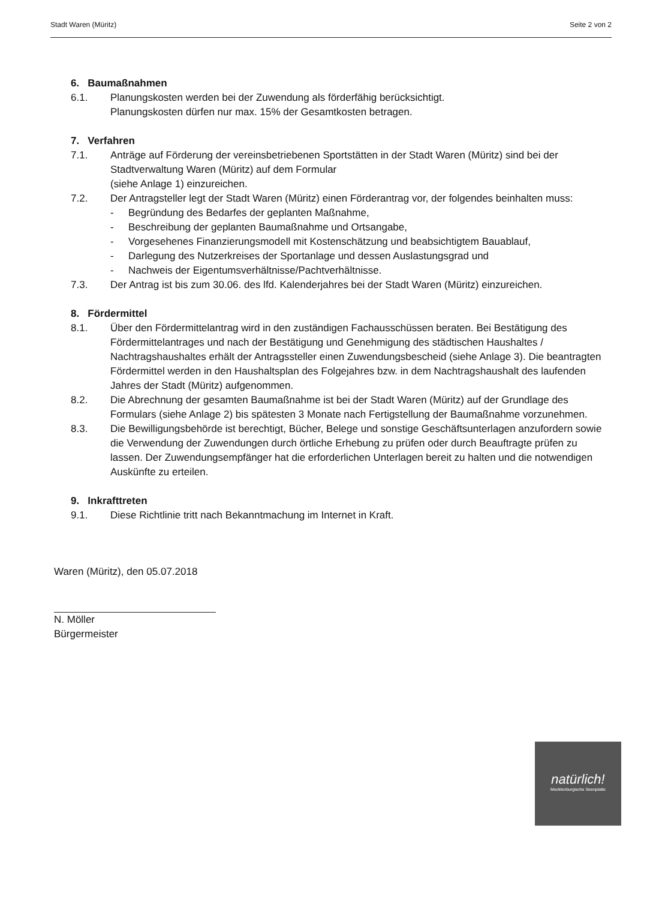Stadt Waren (Müritz) Seite 2 von 2
6. Baumaßnahmen
6.1. Planungskosten werden bei der Zuwendung als förderfähig berücksichtigt.
Planungskosten dürfen nur max. 15% der Gesamtkosten betragen.
7. Verfahren
7.1. Anträge auf Förderung der vereinsbetriebenen Sportstätten in der Stadt Waren (Müritz) sind bei der Stadtverwaltung Waren (Müritz) auf dem Formular
(siehe Anlage 1) einzureichen.
7.2. Der Antragsteller legt der Stadt Waren (Müritz) einen Förderantrag vor, der folgendes beinhalten muss:
- Begründung des Bedarfes der geplanten Maßnahme,
- Beschreibung der geplanten Baumaßnahme und Ortsangabe,
- Vorgesehenes Finanzierungsmodell mit Kostenschätzung und beabsichtigtem Bauablauf,
- Darlegung des Nutzerkreises der Sportanlage und dessen Auslastungsgrad und
- Nachweis der Eigentumsverhältnisse/Pachtverhältnisse.
7.3. Der Antrag ist bis zum 30.06. des lfd. Kalenderjahres bei der Stadt Waren (Müritz) einzureichen.
8. Fördermittel
8.1. Über den Fördermittelantrag wird in den zuständigen Fachausschüssen beraten. Bei Bestätigung des Fördermittelantrages und nach der Bestätigung und Genehmigung des städtischen Haushaltes / Nachtragshaushaltes erhält der Antragssteller einen Zuwendungsbescheid (siehe Anlage 3). Die beantragten Fördermittel werden in den Haushaltsplan des Folgejahres bzw. in dem Nachtragshaushalt des laufenden Jahres der Stadt (Müritz) aufgenommen.
8.2. Die Abrechnung der gesamten Baumaßnahme ist bei der Stadt Waren (Müritz) auf der Grundlage des Formulars (siehe Anlage 2) bis spätesten 3 Monate nach Fertigstellung der Baumaßnahme vorzunehmen.
8.3. Die Bewilligungsbehörde ist berechtigt, Bücher, Belege und sonstige Geschäftsunterlagen anzufordern sowie die Verwendung der Zuwendungen durch örtliche Erhebung zu prüfen oder durch Beauftragte prüfen zu lassen. Der Zuwendungsempfänger hat die erforderlichen Unterlagen bereit zu halten und die notwendigen Auskünfte zu erteilen.
9. Inkrafttreten
9.1. Diese Richtlinie tritt nach Bekanntmachung im Internet in Kraft.
Waren (Müritz), den 05.07.2018
N. Möller
Bürgermeister
natürlich!
Mecklenburgische Seenplatte